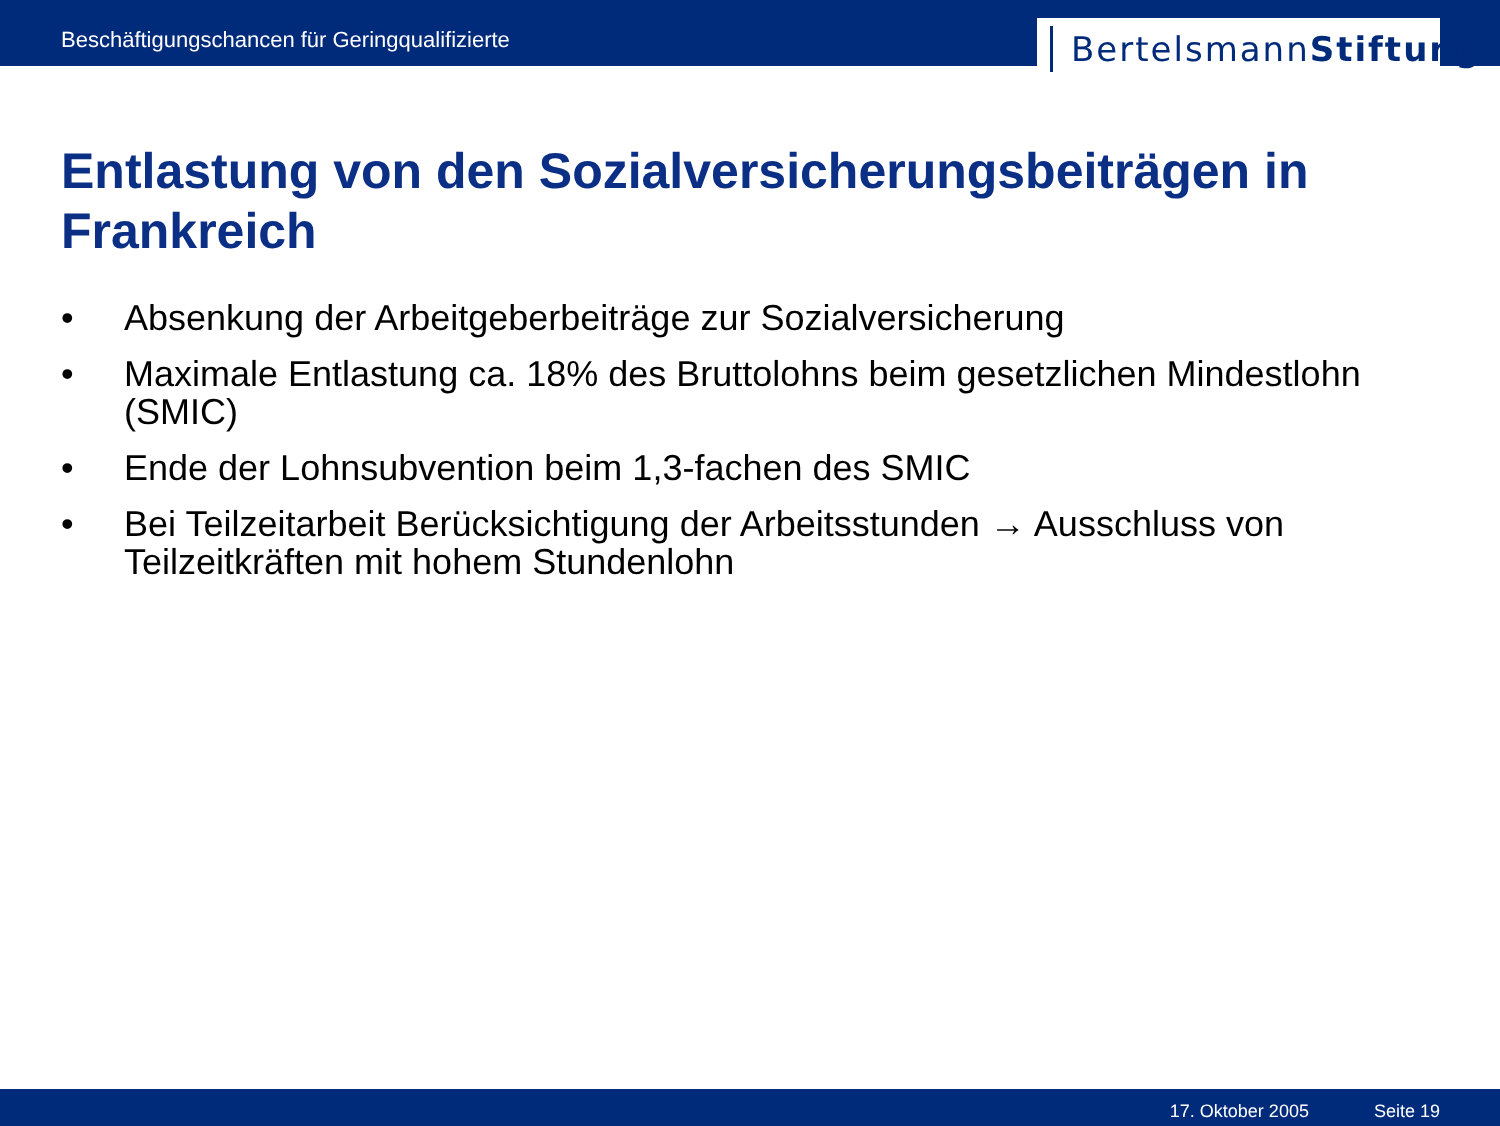Beschäftigungschancen für Geringqualifizierte
BertelsmannStiftung
Entlastung von den Sozialversicherungsbeiträgen in Frankreich
• Absenkung der Arbeitgeberbeiträge zur Sozialversicherung
• Maximale Entlastung ca. 18% des Bruttolohns beim gesetzlichen Mindestlohn (SMIC)
• Ende der Lohnsubvention beim 1,3-fachen des SMIC
• Bei Teilzeitarbeit Berücksichtigung der Arbeitsstunden → Ausschluss von Teilzeitkräften mit hohem Stundenlohn
17. Oktober 2005 Seite 19